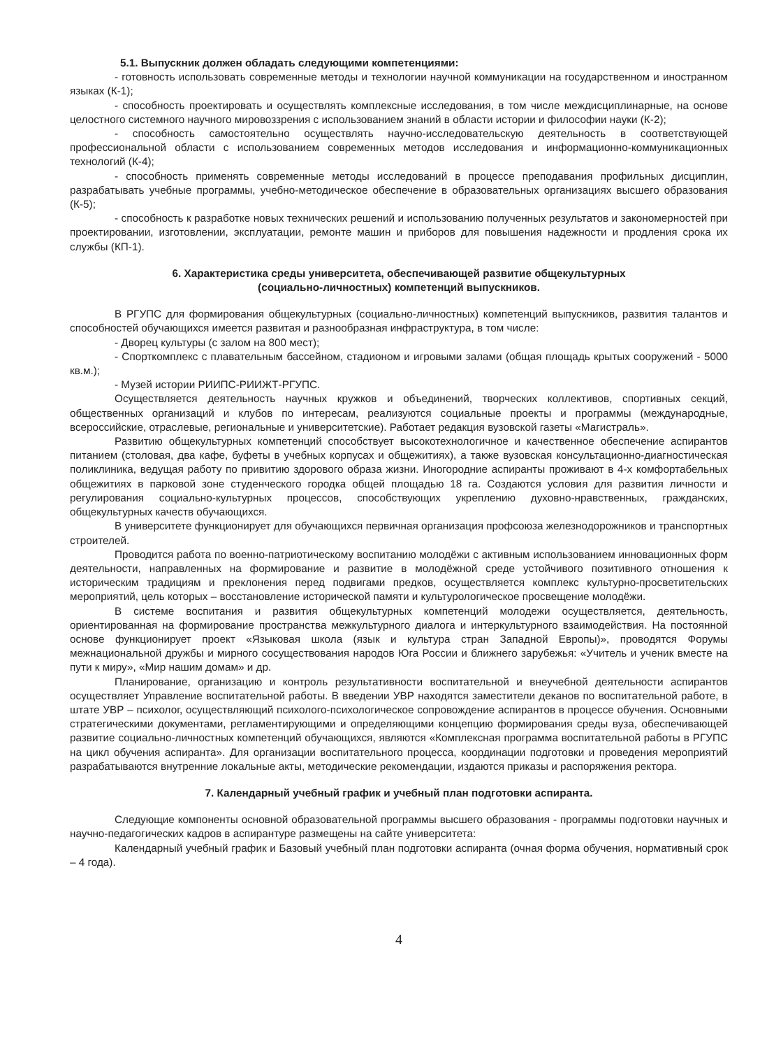5.1. Выпускник должен обладать следующими компетенциями:
- готовность использовать современные методы и технологии научной коммуникации на государственном и иностранном языках (К-1);
- способность проектировать и осуществлять комплексные исследования, в том числе междисциплинарные, на основе целостного системного научного мировоззрения с использованием знаний в области истории и философии науки (К-2);
- способность самостоятельно осуществлять научно-исследовательскую деятельность в соответствующей профессиональной области с использованием современных методов исследования и информационно-коммуникационных технологий (К-4);
- способность применять современные методы исследований в процессе преподавания профильных дисциплин, разрабатывать учебные программы, учебно-методическое обеспечение в образовательных организациях высшего образования (К-5);
- способность к разработке новых технических решений и использованию полученных результатов и закономерностей при проектировании, изготовлении, эксплуатации, ремонте машин и приборов для повышения надежности и продления срока их службы (КП-1).
6. Характеристика среды университета, обеспечивающей развитие общекультурных
(социально-личностных) компетенций выпускников.
В РГУПС для формирования общекультурных (социально-личностных) компетенций выпускников, развития талантов и способностей обучающихся имеется развитая и разнообразная инфраструктура, в том числе:
- Дворец культуры (с залом на 800 мест);
- Спорткомплекс с плавательным бассейном, стадионом и игровыми залами (общая площадь крытых сооружений - 5000 кв.м.);
- Музей истории РИИПС-РИИЖТ-РГУПС.
Осуществляется деятельность научных кружков и объединений, творческих коллективов, спортивных секций, общественных организаций и клубов по интересам, реализуются социальные проекты и программы (международные, всероссийские, отраслевые, региональные и университетские). Работает редакция вузовской газеты «Магистраль».
Развитию общекультурных компетенций способствует высокотехнологичное и качественное обеспечение аспирантов питанием (столовая, два кафе, буфеты в учебных корпусах и общежитиях), а также вузовская консультационно-диагностическая поликлиника, ведущая работу по привитию здорового образа жизни. Иногородние аспиранты проживают в 4-х комфортабельных общежитиях в парковой зоне студенческого городка общей площадью 18 га. Создаются условия для развития личности и регулирования социально-культурных процессов, способствующих укреплению духовно-нравственных, гражданских, общекультурных качеств обучающихся.
В университете функционирует для обучающихся первичная организация профсоюза железнодорожников и транспортных строителей.
Проводится работа по военно-патриотическому воспитанию молодёжи с активным использованием инновационных форм деятельности, направленных на формирование и развитие в молодёжной среде устойчивого позитивного отношения к историческим традициям и преклонения перед подвигами предков, осуществляется комплекс культурно-просветительских мероприятий, цель которых – восстановление исторической памяти и культурологическое просвещение молодёжи.
В системе воспитания и развития общекультурных компетенций молодежи осуществляется, деятельность, ориентированная на формирование пространства межкультурного диалога и интеркультурного взаимодействия. На постоянной основе функционирует проект «Языковая школа (язык и культура стран Западной Европы)», проводятся Форумы межнациональной дружбы и мирного сосуществования народов Юга России и ближнего зарубежья: «Учитель и ученик вместе на пути к миру», «Мир нашим домам» и др.
Планирование, организацию и контроль результативности воспитательной и внеучебной деятельности аспирантов осуществляет Управление воспитательной работы. В введении УВР находятся заместители деканов по воспитательной работе, в штате УВР – психолог, осуществляющий психолого-психологическое сопровождение аспирантов в процессе обучения. Основными стратегическими документами, регламентирующими и определяющими концепцию формирования среды вуза, обеспечивающей развитие социально-личностных компетенций обучающихся, являются «Комплексная программа воспитательной работы в РГУПС на цикл обучения аспиранта». Для организации воспитательного процесса, координации подготовки и проведения мероприятий разрабатываются внутренние локальные акты, методические рекомендации, издаются приказы и распоряжения ректора.
7. Календарный учебный график и учебный план подготовки аспиранта.
Следующие компоненты основной образовательной программы высшего образования - программы подготовки научных и научно-педагогических кадров в аспирантуре размещены на сайте университета:
Календарный учебный график и Базовый учебный план подготовки аспиранта (очная форма обучения, нормативный срок – 4 года).
4